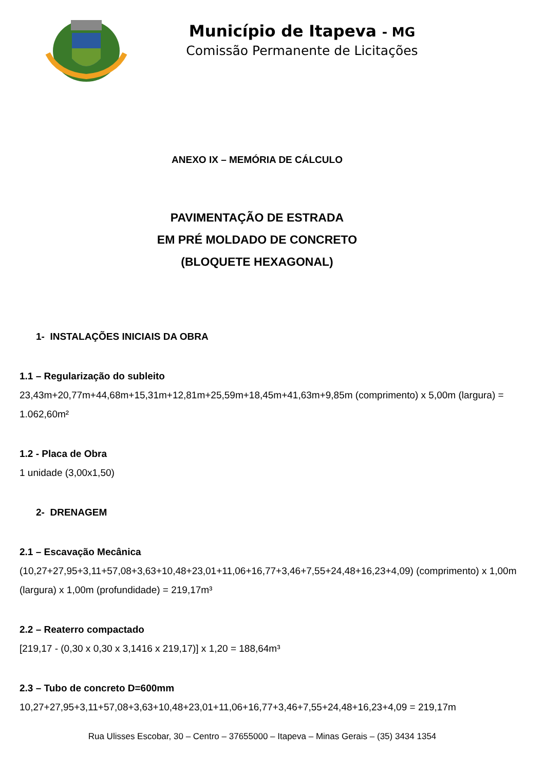Município de Itapeva - MG
Comissão Permanente de Licitações
ANEXO IX – MEMÓRIA DE CÁLCULO
PAVIMENTAÇÃO DE ESTRADA
EM PRÉ MOLDADO DE CONCRETO
(BLOQUETE HEXAGONAL)
1- INSTALAÇÕES INICIAIS DA OBRA
1.1 – Regularização do subleito
23,43m+20,77m+44,68m+15,31m+12,81m+25,59m+18,45m+41,63m+9,85m (comprimento) x 5,00m (largura) = 1.062,60m²
1.2 - Placa de Obra
1 unidade (3,00x1,50)
2- DRENAGEM
2.1 – Escavação Mecânica
(10,27+27,95+3,11+57,08+3,63+10,48+23,01+11,06+16,77+3,46+7,55+24,48+16,23+4,09) (comprimento) x 1,00m (largura) x 1,00m (profundidade) = 219,17m³
2.2 – Reaterro compactado
[219,17 - (0,30 x 0,30 x 3,1416 x 219,17)] x 1,20 = 188,64m³
2.3 – Tubo de concreto D=600mm
10,27+27,95+3,11+57,08+3,63+10,48+23,01+11,06+16,77+3,46+7,55+24,48+16,23+4,09 = 219,17m
Rua Ulisses Escobar, 30 – Centro – 37655000 – Itapeva – Minas Gerais – (35) 3434 1354